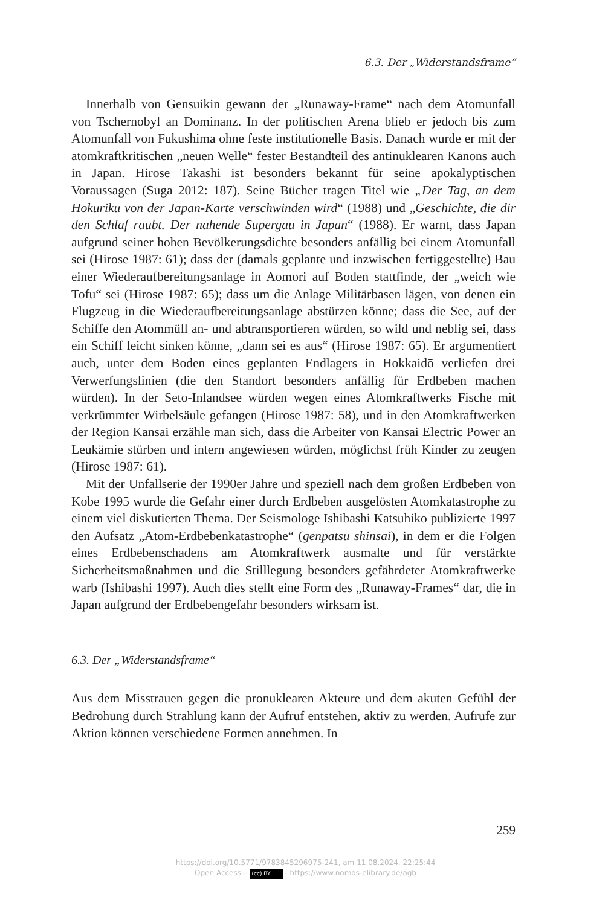6.3. Der „Widerstandsframe“
Innerhalb von Gensuikin gewann der „Runaway-Frame“ nach dem Atomunfall von Tschernobyl an Dominanz. In der politischen Arena blieb er jedoch bis zum Atomunfall von Fukushima ohne feste institutionelle Basis. Danach wurde er mit der atomkraftkritischen „neuen Welle“ fester Bestandteil des antinuklearen Kanons auch in Japan. Hirose Takashi ist besonders bekannt für seine apokalyptischen Voraussagen (Suga 2012: 187). Seine Bücher tragen Titel wie „Der Tag, an dem Hokuriku von der Japan-Karte verschwinden wird“ (1988) und „Geschichte, die dir den Schlaf raubt. Der nahende Supergau in Japan“ (1988). Er warnt, dass Japan aufgrund seiner hohen Bevölkerungsdichte besonders anfällig bei einem Atomunfall sei (Hirose 1987: 61); dass der (damals geplante und inzwischen fertiggestellte) Bau einer Wiederaufbereitungsanlage in Aomori auf Boden stattfinde, der „weich wie Tofu“ sei (Hirose 1987: 65); dass um die Anlage Militärbasen lägen, von denen ein Flugzeug in die Wiederaufbereitungsanlage abstürzen könne; dass die See, auf der Schiffe den Atommüll an- und abtransportieren würden, so wild und neblig sei, dass ein Schiff leicht sinken könne, „dann sei es aus“ (Hirose 1987: 65). Er argumentiert auch, unter dem Boden eines geplanten Endlagers in Hokkaidō verliefen drei Verwerfungslinien (die den Standort besonders anfällig für Erdbeben machen würden). In der Seto-Inlandsee würden wegen eines Atomkraftwerks Fische mit verkrümmter Wirbelsäule gefangen (Hirose 1987: 58), und in den Atomkraftwerken der Region Kansai erzähle man sich, dass die Arbeiter von Kansai Electric Power an Leukämie stürben und intern angewiesen würden, möglichst früh Kinder zu zeugen (Hirose 1987: 61).
Mit der Unfallserie der 1990er Jahre und speziell nach dem großen Erdbeben von Kobe 1995 wurde die Gefahr einer durch Erdbeben ausgelösten Atomkatastrophe zu einem viel diskutierten Thema. Der Seismologe Ishibashi Katsuhiko publizierte 1997 den Aufsatz „Atom-Erdbebenkatastrophe“ (genpatsu shinsai), in dem er die Folgen eines Erdbebenschadens am Atomkraftwerk ausmalte und für verstärkte Sicherheitsmaßnahmen und die Stilllegung besonders gefährdeter Atomkraftwerke warb (Ishibashi 1997). Auch dies stellt eine Form des „Runaway-Frames“ dar, die in Japan aufgrund der Erdbebengefahr besonders wirksam ist.
6.3. Der „Widerstandsframe“
Aus dem Misstrauen gegen die pronuklearen Akteure und dem akuten Gefühl der Bedrohung durch Strahlung kann der Aufruf entstehen, aktiv zu werden. Aufrufe zur Aktion können verschiedene Formen annehmen. In
259
https://doi.org/10.5771/9783845296975-241, am 11.08.2024, 22:25:44
Open Access – (cc) BY - https://www.nomos-elibrary.de/agb